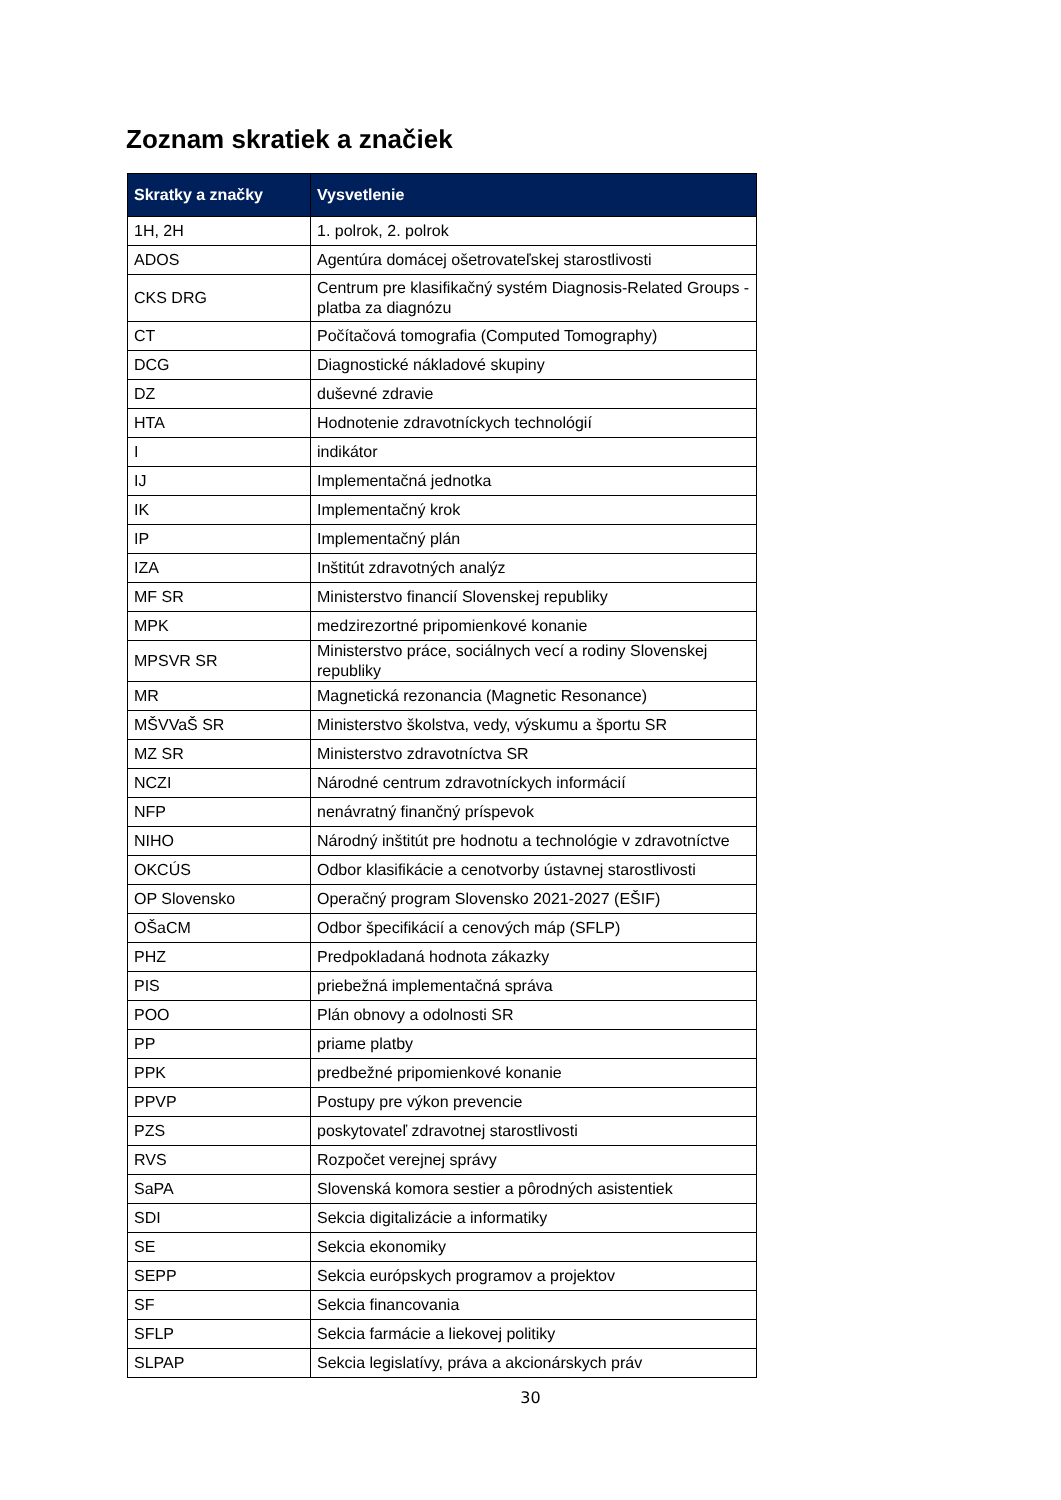Zoznam skratiek a značiek
| Skratky a značky | Vysvetlenie |
| --- | --- |
| 1H, 2H | 1. polrok, 2. polrok |
| ADOS | Agentúra domácej ošetrovateľskej starostlivosti |
| CKS DRG | Centrum pre klasifikačný systém Diagnosis-Related Groups - platba za diagnózu |
| CT | Počítačová tomografia (Computed Tomography) |
| DCG | Diagnostické nákladové skupiny |
| DZ | duševné zdravie |
| HTA | Hodnotenie zdravotníckych technológií |
| I | indikátor |
| IJ | Implementačná jednotka |
| IK | Implementačný krok |
| IP | Implementačný plán |
| IZA | Inštitút zdravotných analýz |
| MF SR | Ministerstvo financií Slovenskej republiky |
| MPK | medzirezortné pripomienkové konanie |
| MPSVR SR | Ministerstvo práce, sociálnych vecí a rodiny Slovenskej republiky |
| MR | Magnetická rezonancia (Magnetic Resonance) |
| MŠVVaŠ SR | Ministerstvo školstva, vedy, výskumu a športu SR |
| MZ SR | Ministerstvo zdravotníctva SR |
| NCZI | Národné centrum zdravotníckych informácií |
| NFP | nenávratný finančný príspevok |
| NIHO | Národný inštitút pre hodnotu a technológie v zdravotníctve |
| OKCÚS | Odbor klasifikácie a cenotvorby ústavnej starostlivosti |
| OP Slovensko | Operačný program Slovensko 2021-2027 (EŠIF) |
| OŠaCM | Odbor špecifikácií a cenových máp (SFLP) |
| PHZ | Predpokladaná hodnota zákazky |
| PIS | priebežná implementačná správa |
| POO | Plán obnovy a odolnosti SR |
| PP | priame platby |
| PPK | predbežné pripomienkové konanie |
| PPVP | Postupy pre výkon prevencie |
| PZS | poskytovateľ zdravotnej starostlivosti |
| RVS | Rozpočet verejnej správy |
| SaPA | Slovenská komora sestier a pôrodných asistentiek |
| SDI | Sekcia digitalizácie a informatiky |
| SE | Sekcia ekonomiky |
| SEPP | Sekcia európskych programov a projektov |
| SF | Sekcia financovania |
| SFLP | Sekcia farmácie a liekovej politiky |
| SLPAP | Sekcia legislatívy, práva a akcionárskych práv |
30